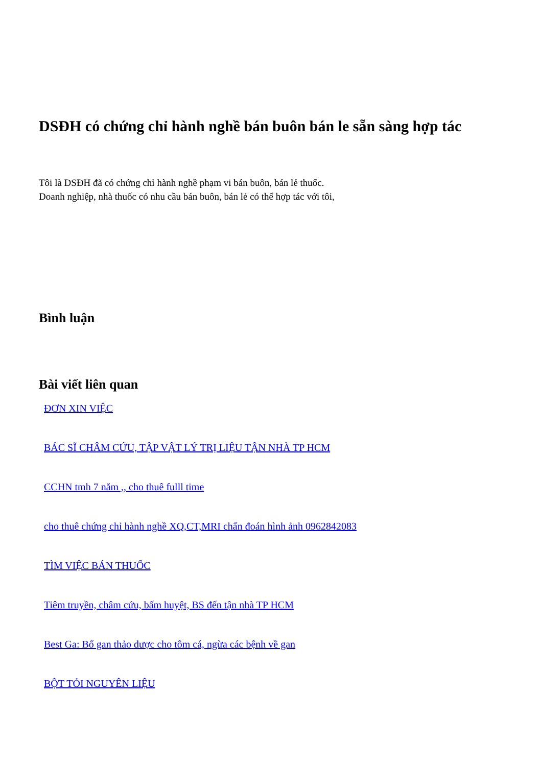DSĐH có chứng chỉ hành nghề bán buôn bán le sẵn sàng hợp tác
Tôi là DSĐH đã có chứng chỉ hành nghề phạm vi bán buôn, bán lẻ thuốc.
Doanh nghiệp, nhà thuốc có nhu cầu bán buôn, bán lẻ có thể hợp tác với tôi,
Bình luận
Bài viết liên quan
ĐƠN XIN VIỆC
BÁC SĨ CHÂM CỨU, TẬP VẬT LÝ TRỊ LIỆU TẬN NHÀ TP HCM
CCHN tmh 7 năm ,, cho thuê fulll time
cho thuê chứng chỉ hành nghề XQ,CT,MRI chẩn đoán hình ảnh 0962842083
TÌM VIỆC BÁN THUỐC
Tiêm truyền, châm cứu, bấm huyệt, BS đến tận nhà TP HCM
Best Ga: Bổ gan thảo dược cho tôm cá, ngừa các bệnh về gan
BỘT TỎI NGUYÊN LIỆU